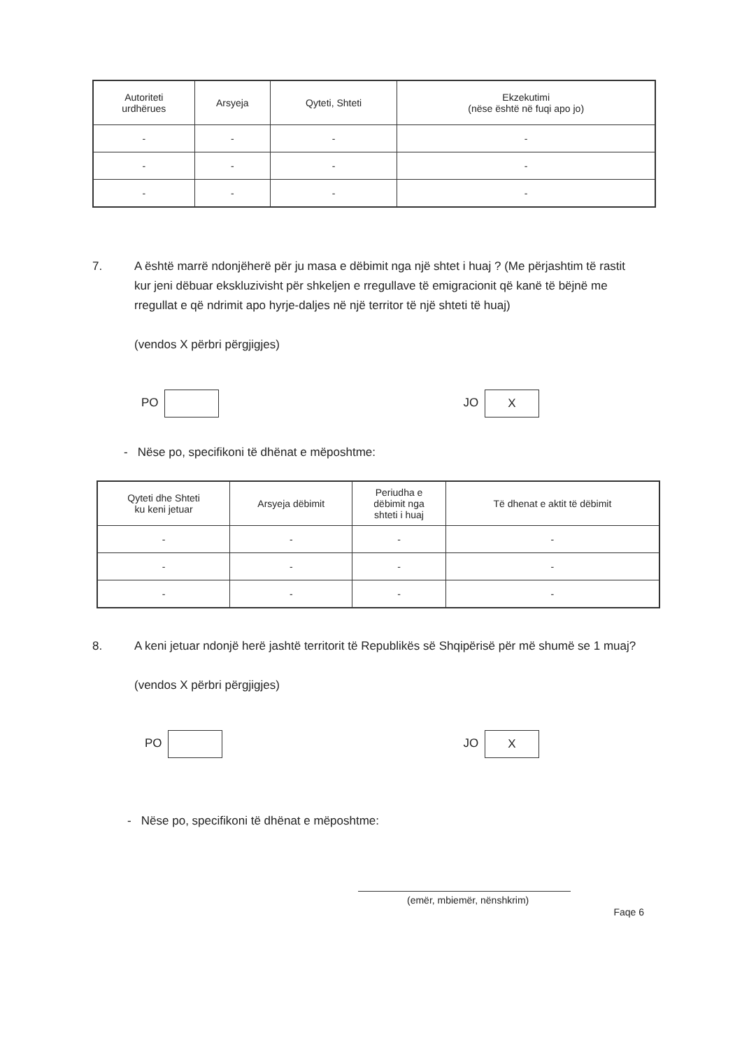| Autoriteti urdhërues | Arsyeja | Qyteti, Shteti | Ekzekutimi (nëse është në fuqi apo jo) |
| --- | --- | --- | --- |
| - | - | - | - |
| - | - | - | - |
| - | - | - | - |
7. A është marrë ndonjëherë për ju masa e dëbimit nga një shtet i huaj ? (Me përjashtim të rastit kur jeni dëbuar ekskluzivisht për shkeljen e rregullave të emigracionit që kanë të bëjnë me rregullat e që ndrimit apo hyrje-daljes në një territor të një shteti të huaj)
(vendos X përbri përgjigjes)
PO JO X
- Nëse po, specifikoni të dhënat e mëposhtme:
| Qyteti dhe Shteti ku keni jetuar | Arsyeja dëbimit | Periudha e dëbimit nga shteti i huaj | Të dhenat e aktit të dëbimit |
| --- | --- | --- | --- |
| - | - | - | - |
| - | - | - | - |
| - | - | - | - |
8. A keni jetuar ndonjë herë jashtë territorit të Republikës së Shqipërisë për më shumë se 1 muaj?
(vendos X përbri përgjigjes)
PO JO X
- Nëse po, specifikoni të dhënat e mëposhtme:
(emër, mbiemër, nënshkrim) Faqe 6